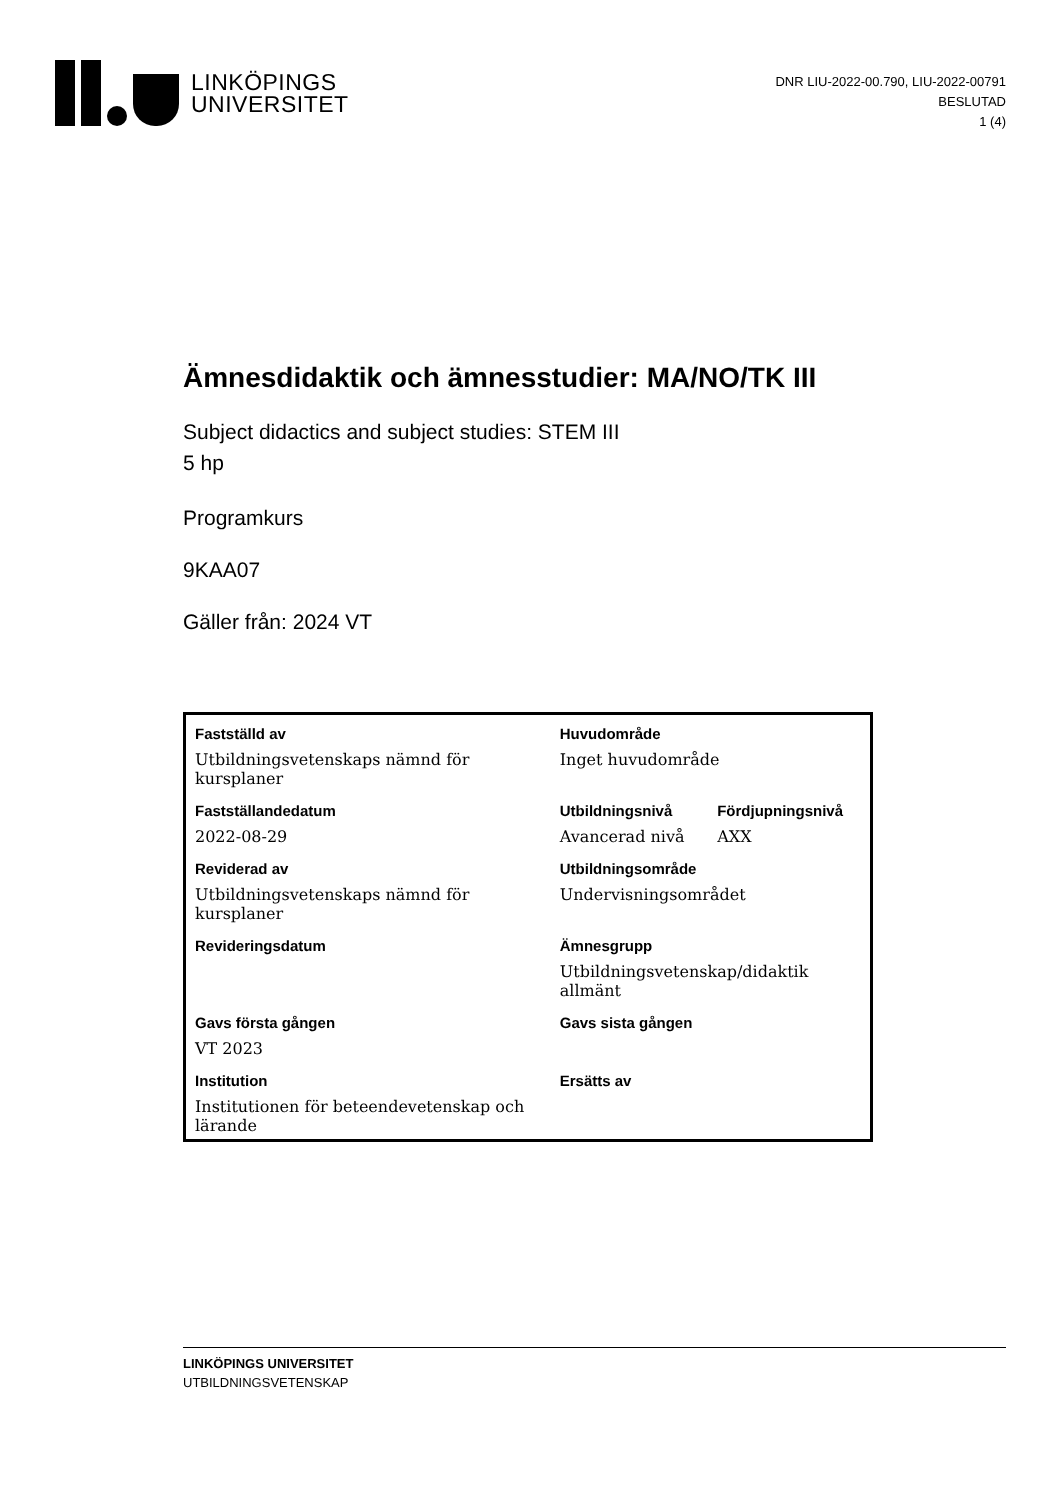LINKÖPINGS
UNIVERSITET
DNR LIU-2022-00.790, LIU-2022-00791
BESLUTAD
1 (4)
Ämnesdidaktik och ämnesstudier: MA/NO/TK III
Subject didactics and subject studies: STEM III
5 hp
Programkurs
9KAA07
Gäller från: 2024 VT
| Fastställd av | Huvudområde | |
| --- | --- | --- |
| Utbildningsvetenskaps nämnd för kursplaner | Inget huvudområde | |
| Fastställandedatum | Utbildningsnivå | Fördjupningsnivå |
| 2022-08-29 | Avancerad nivå | AXX |
| Reviderad av | Utbildningsområde | |
| Utbildningsvetenskaps nämnd för kursplaner | Undervisningsområdet | |
| Revideringsdatum | Ämnesgrupp | |
| | Utbildningsvetenskap/didaktik allmänt | |
| Gavs första gången | Gavs sista gången | |
| VT 2023 | | |
| Institution | Ersätts av | |
| Institutionen för beteendevetenskap och lärande | | |
LINKÖPINGS UNIVERSITET
UTBILDNINGSVETENSKAP